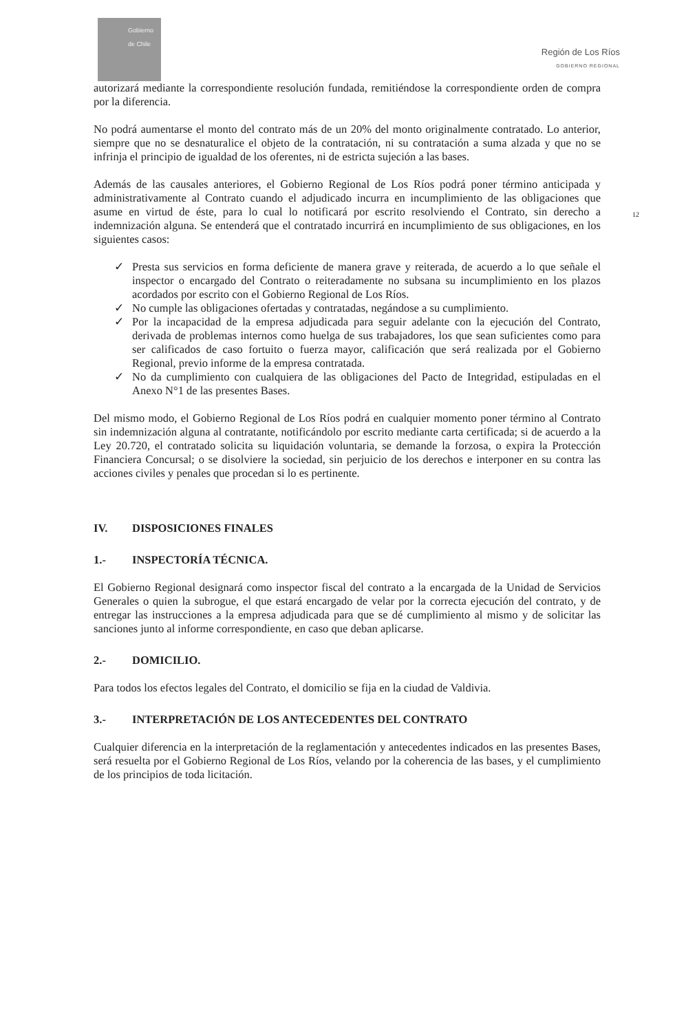Gobierno de Chile
Región de Los Ríos
GOBIERNO REGIONAL
12
autorizará mediante la correspondiente resolución fundada, remitiéndose la correspondiente orden de compra por la diferencia.
No podrá aumentarse el monto del contrato más de un 20% del monto originalmente contratado. Lo anterior, siempre que no se desnaturalice el objeto de la contratación, ni su contratación a suma alzada y que no se infrinja el principio de igualdad de los oferentes, ni de estricta sujeción a las bases.
Además de las causales anteriores, el Gobierno Regional de Los Ríos podrá poner término anticipada y administrativamente al Contrato cuando el adjudicado incurra en incumplimiento de las obligaciones que asume en virtud de éste, para lo cual lo notificará por escrito resolviendo el Contrato, sin derecho a indemnización alguna. Se entenderá que el contratado incurrirá en incumplimiento de sus obligaciones, en los siguientes casos:
✓ Presta sus servicios en forma deficiente de manera grave y reiterada, de acuerdo a lo que señale el inspector o encargado del Contrato o reiteradamente no subsana su incumplimiento en los plazos acordados por escrito con el Gobierno Regional de Los Ríos.
✓ No cumple las obligaciones ofertadas y contratadas, negándose a su cumplimiento.
✓ Por la incapacidad de la empresa adjudicada para seguir adelante con la ejecución del Contrato, derivada de problemas internos como huelga de sus trabajadores, los que sean suficientes como para ser calificados de caso fortuito o fuerza mayor, calificación que será realizada por el Gobierno Regional, previo informe de la empresa contratada.
✓ No da cumplimiento con cualquiera de las obligaciones del Pacto de Integridad, estipuladas en el Anexo N°1 de las presentes Bases.
Del mismo modo, el Gobierno Regional de Los Ríos podrá en cualquier momento poner término al Contrato sin indemnización alguna al contratante, notificándolo por escrito mediante carta certificada; si de acuerdo a la Ley 20.720, el contratado solicita su liquidación voluntaria, se demande la forzosa, o expira la Protección Financiera Concursal; o se disolviere la sociedad, sin perjuicio de los derechos e interponer en su contra las acciones civiles y penales que procedan si lo es pertinente.
IV. DISPOSICIONES FINALES
1.- INSPECTORÍA TÉCNICA.
El Gobierno Regional designará como inspector fiscal del contrato a la encargada de la Unidad de Servicios Generales o quien la subrogue, el que estará encargado de velar por la correcta ejecución del contrato, y de entregar las instrucciones a la empresa adjudicada para que se dé cumplimiento al mismo y de solicitar las sanciones junto al informe correspondiente, en caso que deban aplicarse.
2.- DOMICILIO.
Para todos los efectos legales del Contrato, el domicilio se fija en la ciudad de Valdivia.
3.- INTERPRETACIÓN DE LOS ANTECEDENTES DEL CONTRATO
Cualquier diferencia en la interpretación de la reglamentación y antecedentes indicados en las presentes Bases, será resuelta por el Gobierno Regional de Los Ríos, velando por la coherencia de las bases, y el cumplimiento de los principios de toda licitación.